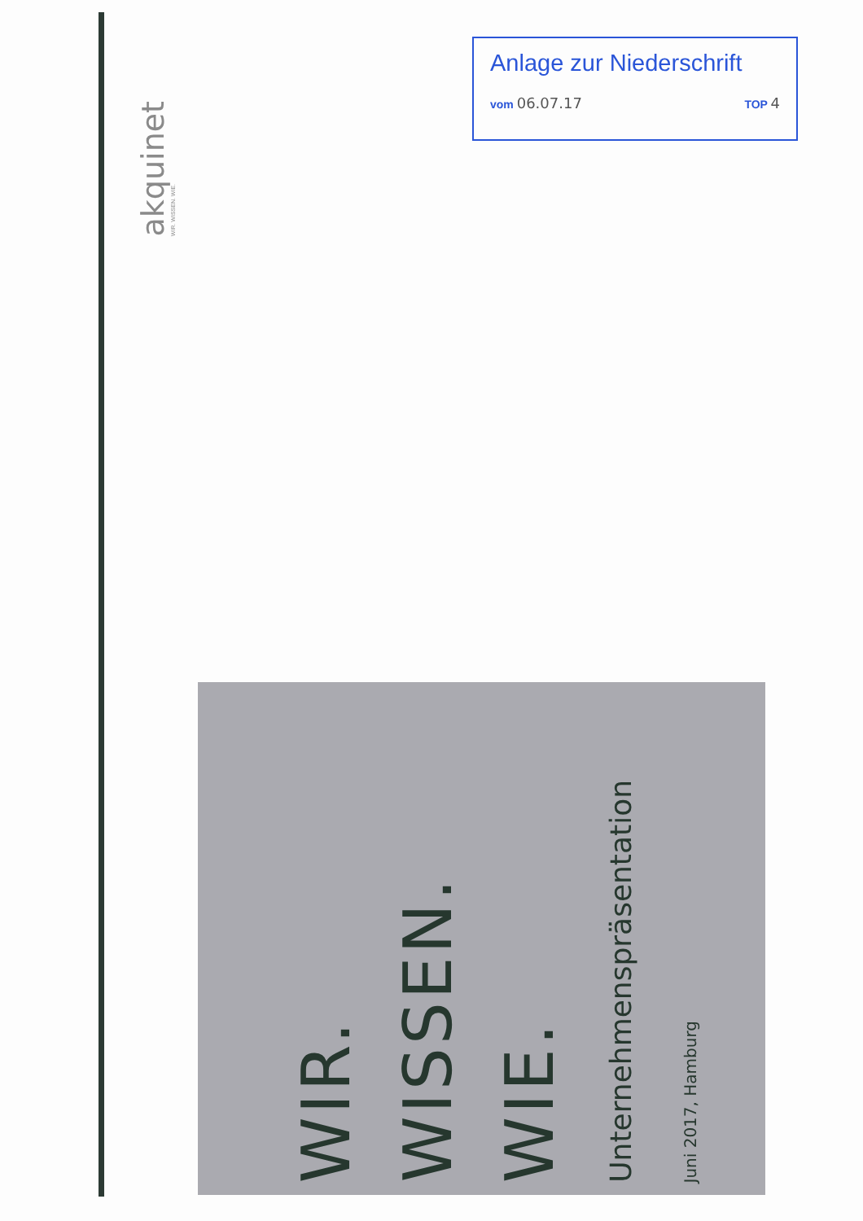akquinet
WIR. WISSEN. WIE.
Anlage zur Niederschrift
vom 06.07.17 TOP 4
WIR.
WISSEN.
WIE.
Unternehmenspräsentation
Juni 2017, Hamburg